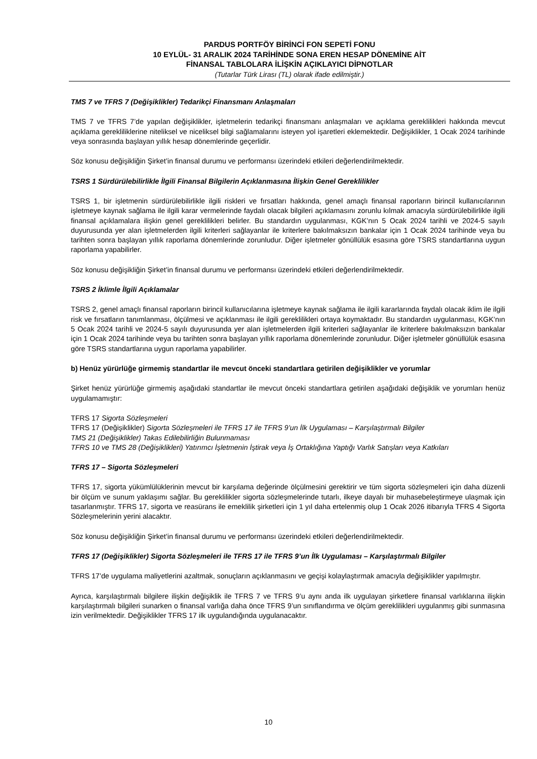PARDUS PORTFÖY BİRİNCİ FON SEPETİ FONU
10 EYLÜL- 31 ARALIK 2024 TARİHİNDE SONA EREN HESAP DÖNEMİNE AİT
FİNANSAL TABLOLARA İLİŞKİN AÇIKLAYICI DİPNOTLAR
(Tutarlar Türk Lirası (TL) olarak ifade edilmiştir.)
TMS 7 ve TFRS 7 (Değişiklikler) Tedarikçi Finansmanı Anlaşmaları
TMS 7 ve TFRS 7’de yapılan değişiklikler, işletmelerin tedarikçi finansmanı anlaşmaları ve açıklama gereklilikleri hakkında mevcut açıklama gerekliliklerine niteliksel ve niceliksel bilgi sağlamalarını isteyen yol işaretleri eklemektedir. Değişiklikler, 1 Ocak 2024 tarihinde veya sonrasında başlayan yıllık hesap dönemlerinde geçerlidir.
Söz konusu değişikliğin Şirket’in finansal durumu ve performansı üzerindeki etkileri değerlendirilmektedir.
TSRS 1 Sürdürülebilirlikle İlgili Finansal Bilgilerin Açıklanmasına İlişkin Genel Gereklilikler
TSRS 1, bir işletmenin sürdürülebilirlikle ilgili riskleri ve fırsatları hakkında, genel amaçlı finansal raporların birincil kullanıcılarının işletmeye kaynak sağlama ile ilgili karar vermelerinde faydalı olacak bilgileri açıklamasını zorunlu kılmak amacıyla sürdürülebilirlikle ilgili finansal açıklamalara ilişkin genel gereklilikleri belirler. Bu standardın uygulanması, KGK’nın 5 Ocak 2024 tarihli ve 2024-5 sayılı duyurusunda yer alan işletmelerden ilgili kriterleri sağlayanlar ile kriterlere bakılmaksızın bankalar için 1 Ocak 2024 tarihinde veya bu tarihten sonra başlayan yıllık raporlama dönemlerinde zorunludur. Diğer işletmeler gönüllülük esasına göre TSRS standartlarına uygun raporlama yapabilirler.
Söz konusu değişikliğin Şirket’in finansal durumu ve performansı üzerindeki etkileri değerlendirilmektedir.
TSRS 2 İklimle İlgili Açıklamalar
TSRS 2, genel amaçlı finansal raporların birincil kullanıcılarına işletmeye kaynak sağlama ile ilgili kararlarında faydalı olacak iklim ile ilgili risk ve fırsatların tanımlanması, ölçülmesi ve açıklanması ile ilgili gereklilikleri ortaya koymaktadır. Bu standardın uygulanması, KGK’nın 5 Ocak 2024 tarihli ve 2024-5 sayılı duyurusunda yer alan işletmelerden ilgili kriterleri sağlayanlar ile kriterlere bakılmaksızın bankalar için 1 Ocak 2024 tarihinde veya bu tarihten sonra başlayan yıllık raporlama dönemlerinde zorunludur. Diğer işletmeler gönüllülük esasına göre TSRS standartlarına uygun raporlama yapabilirler.
b) Henüz yürürlüğe girmemiş standartlar ile mevcut önceki standartlara getirilen değişiklikler ve yorumlar
Şirket henüz yürürlüğe girmemiş aşağıdaki standartlar ile mevcut önceki standartlara getirilen aşağıdaki değişiklik ve yorumları henüz uygulamamıştır:
TFRS 17 Sigorta Sözleşmeleri
TFRS 17 (Değişiklikler) Sigorta Sözleşmeleri ile TFRS 17 ile TFRS 9’un İlk Uygulaması – Karşılaştırmalı Bilgiler
TMS 21 (Değişiklikler) Takas Edilebilirliğin Bulunmaması
TFRS 10 ve TMS 28 (Değişiklikleri) Yatırımcı İşletmenin İştirak veya İş Ortaklığına Yaptığı Varlık Satışları veya Katkıları
TFRS 17 – Sigorta Sözleşmeleri
TFRS 17, sigorta yükümlülüklerinin mevcut bir karşılama değerinde ölçülmesini gerektirir ve tüm sigorta sözleşmeleri için daha düzenli bir ölçüm ve sunum yaklaşımı sağlar. Bu gereklilikler sigorta sözleşmelerinde tutarlı, ilkeye dayalı bir muhasebeleştirmeye ulaşmak için tasarlanmıştır. TFRS 17, sigorta ve reasürans ile emeklilik şirketleri için 1 yıl daha ertelenmiş olup 1 Ocak 2026 itibarıyla TFRS 4 Sigorta Sözleşmelerinin yerini alacaktır.
Söz konusu değişikliğin Şirket’in finansal durumu ve performansı üzerindeki etkileri değerlendirilmektedir.
TFRS 17 (Değişiklikler) Sigorta Sözleşmeleri ile TFRS 17 ile TFRS 9’un İlk Uygulaması – Karşılaştırmalı Bilgiler
TFRS 17’de uygulama maliyetlerini azaltmak, sonuçların açıklanmasını ve geçişi kolaylaştırmak amacıyla değişiklikler yapılmıştır.
Ayrıca, karşılaştırmalı bilgilere ilişkin değişiklik ile TFRS 7 ve TFRS 9’u aynı anda ilk uygulayan şirketlere finansal varlıklarına ilişkin karşılaştırmalı bilgileri sunarken o finansal varlığa daha önce TFRS 9’un sınıflandırma ve ölçüm gereklilikleri uygulanmış gibi sunmasına izin verilmektedir. Değişiklikler TFRS 17 ilk uygulandığında uygulanacaktır.
10